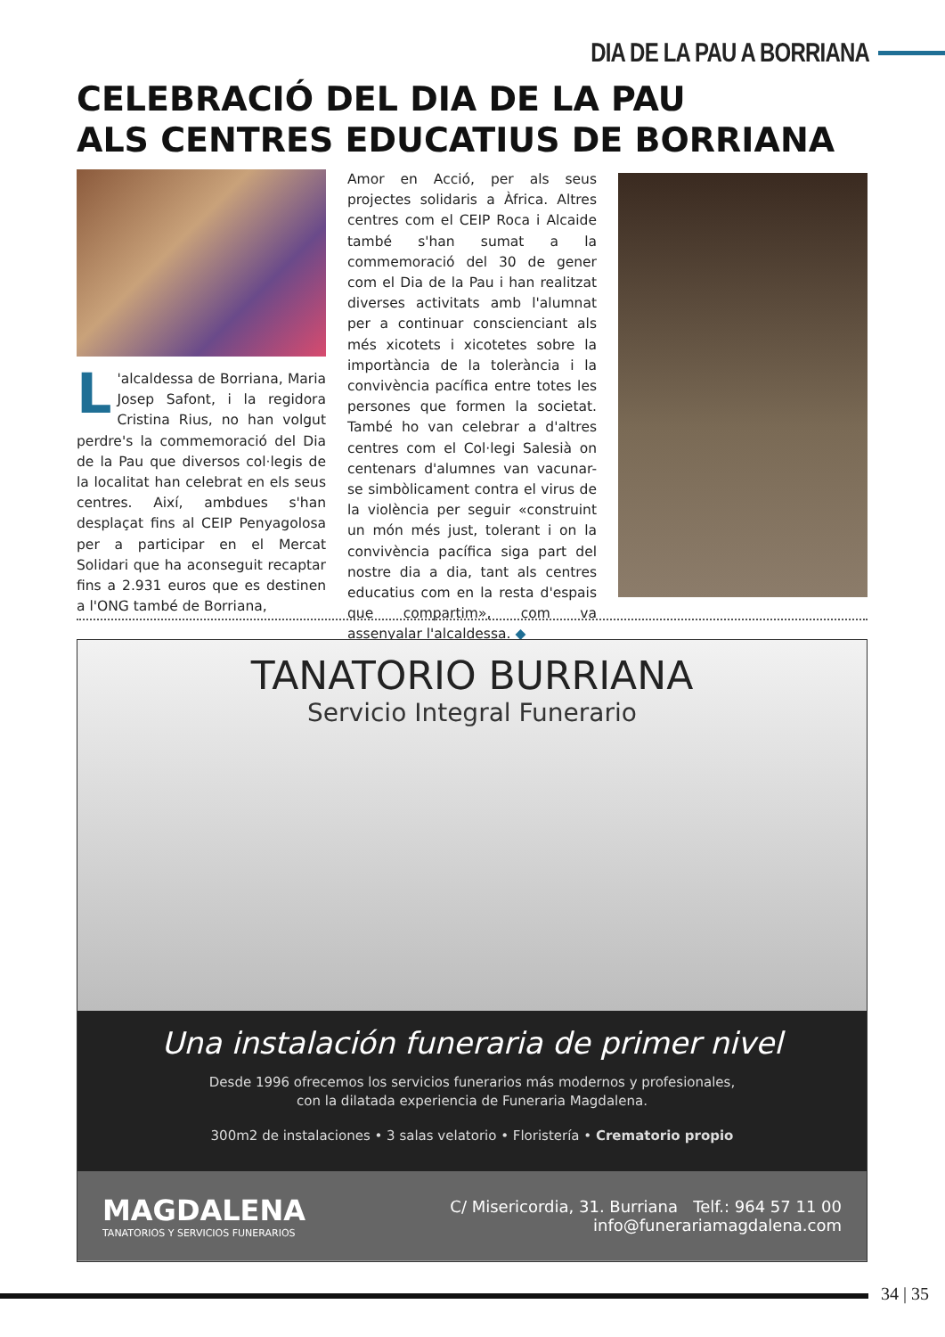DIA DE LA PAU A BORRIANA
CELEBRACIÓ DEL DIA DE LA PAU
ALS CENTRES EDUCATIUS DE BORRIANA
L 'alcaldessa de Borriana, Maria Josep Safont, i la regidora Cristina Rius, no han volgut perdre's la commemoració del Dia de la Pau que diversos col·legis de la localitat han celebrat en els seus centres. Així, ambdues s'han desplaçat fins al CEIP Penyagolosa per a participar en el Mercat Solidari que ha aconseguit recaptar fins a 2.931 euros que es destinen a l'ONG també de Borriana,
Amor en Acció, per als seus projectes solidaris a Àfrica. Altres centres com el CEIP Roca i Alcaide també s'han sumat a la commemoració del 30 de gener com el Dia de la Pau i han realitzat diverses activitats amb l'alumnat per a continuar conscienciant als més xicotets i xicotetes sobre la importància de la tolerància i la convivència pacífica entre totes les persones que formen la societat. També ho van celebrar a d'altres centres com el Col·legi Salesià on centenars d'alumnes van vacunar-se simbòlicament contra el virus de la violència per seguir «construint un món més just, tolerant i on la convivència pacífica siga part del nostre dia a dia, tant als centres educatius com en la resta d'espais que compartim», com va assenyalar l'alcaldessa. ◆
TANATORIO BURRIANA
Servicio Integral Funerario
Una instalación funeraria de primer nivel
Desde 1996 ofrecemos los servicios funerarios más modernos y profesionales,
con la dilatada experiencia de Funeraria Magdalena.
300m2 de instalaciones • 3 salas velatorio • Floristería • Crematorio propio
MAGDALENA
TANATORIOS Y SERVICIOS FUNERARIOS
C/ Misericordia, 31. Burriana Telf.: 964 57 11 00
info@funerariamagdalena.com
34 | 35